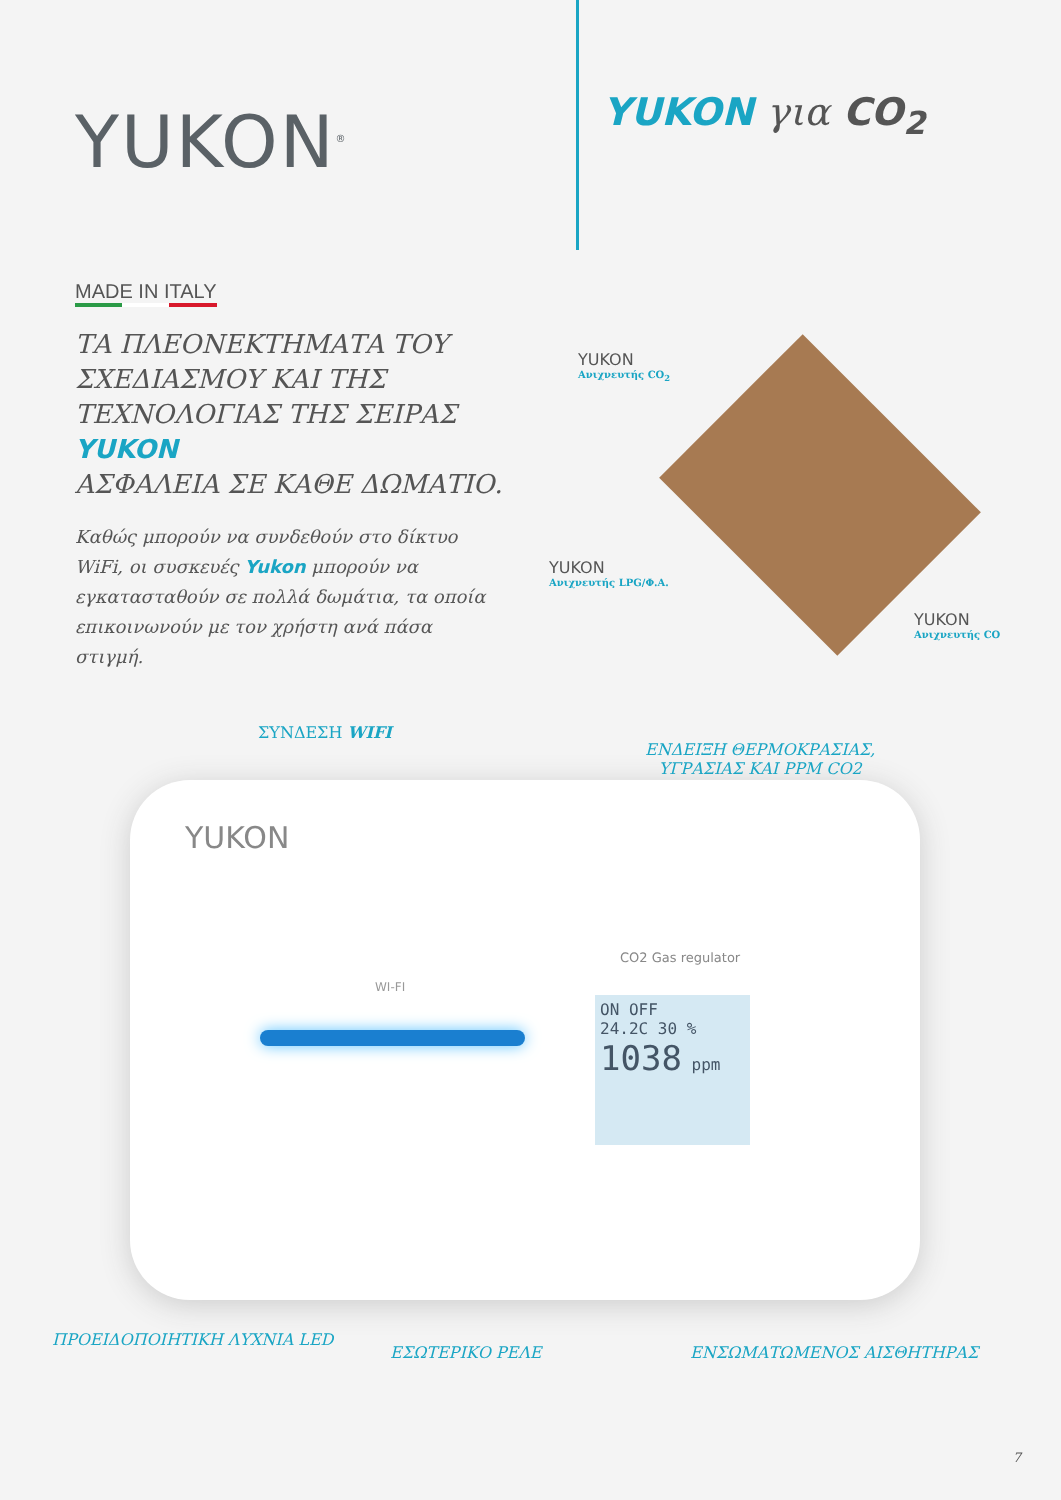YUKON<sup>®</sup>
YUKON για CO<sub>2</sub>
MADE IN ITALY
ΤΑ ΠΛΕΟΝΕΚΤΗΜΑΤΑ ΤΟΥ ΣΧΕΔΙΑΣΜΟΥ ΚΑΙ ΤΗΣ ΤΕΧΝΟΛΟΓΙΑΣ ΤΗΣ ΣΕΙΡΑΣ YUKON
ΑΣΦΑΛΕΙΑ ΣΕ ΚΑΘΕ ΔΩΜΑΤΙΟ.
Καθώς μπορούν να συνδεθούν στο δίκτυο WiFi, οι συσκευές Yukon μπορούν να εγκατασταθούν σε πολλά δωμάτια, τα οποία επικοινωνούν με τον χρήστη ανά πάσα στιγμή.
YUKON
Ανιχνευτής CO<sub>2</sub>
YUKON
Ανιχνευτής LPG/Φ.Α.
YUKON
Ανιχνευτής CO
YUKON
WI-FI
CO2 Gas regulator
ON OFF
24.2C 30 %
1038 ppm
ΣΥΝΔΕΣΗ WIFI
ΕΝΔΕΙΞΗ ΘΕΡΜΟΚΡΑΣΙΑΣ,
ΥΓΡΑΣΙΑΣ ΚΑΙ PPM CO2
ΠΡΟΕΙΔΟΠΟΙΗΤΙΚΗ ΛΥΧΝΙΑ LED
ΕΣΩΤΕΡΙΚΟ ΡΕΛΕ ΕΝΣΩΜΑΤΩΜΕΝΟΣ ΑΙΣΘΗΤΗΡΑΣ
7